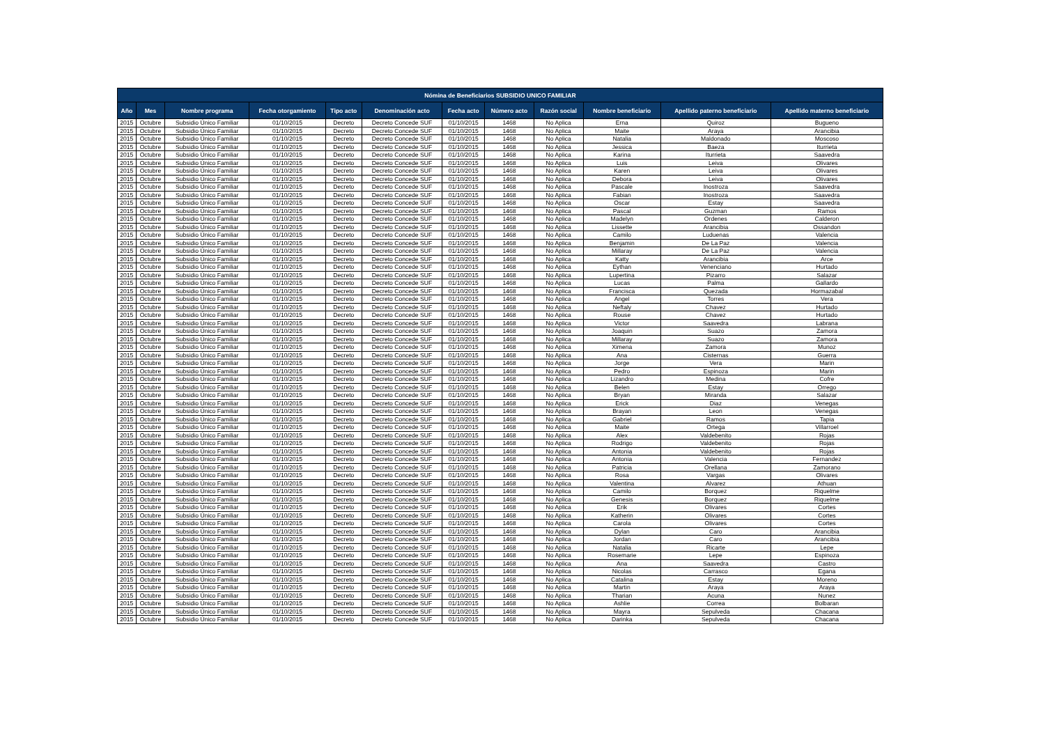| Nómina de Beneficiarios SUBSIDIO UNICO FAMILIAR | | | | | | | | | | | |
| --- | --- | --- | --- | --- | --- | --- | --- | --- | --- | --- | --- |
| Año | Mes | Nombre programa | Fecha otorgamiento | Tipo acto | Denominación acto | Fecha acto | Número acto | Razón social | Nombre beneficiario | Apellido paterno beneficiario | Apellido materno beneficiario |
| 2015 | Octubre | Subsidio Único Familiar | 01/10/2015 | Decreto | Decreto Concede SUF | 01/10/2015 | 1468 | No Aplica | Erna | Quiroz | Bugueno |
| 2015 | Octubre | Subsidio Único Familiar | 01/10/2015 | Decreto | Decreto Concede SUF | 01/10/2015 | 1468 | No Aplica | Maite | Araya | Arancibia |
| 2015 | Octubre | Subsidio Único Familiar | 01/10/2015 | Decreto | Decreto Concede SUF | 01/10/2015 | 1468 | No Aplica | Natalia | Maldonado | Moscoso |
| 2015 | Octubre | Subsidio Único Familiar | 01/10/2015 | Decreto | Decreto Concede SUF | 01/10/2015 | 1468 | No Aplica | Jessica | Baeza | Iturrieta |
| 2015 | Octubre | Subsidio Único Familiar | 01/10/2015 | Decreto | Decreto Concede SUF | 01/10/2015 | 1468 | No Aplica | Karina | Iturrieta | Saavedra |
| 2015 | Octubre | Subsidio Único Familiar | 01/10/2015 | Decreto | Decreto Concede SUF | 01/10/2015 | 1468 | No Aplica | Luis | Leiva | Olivares |
| 2015 | Octubre | Subsidio Único Familiar | 01/10/2015 | Decreto | Decreto Concede SUF | 01/10/2015 | 1468 | No Aplica | Karen | Leiva | Olivares |
| 2015 | Octubre | Subsidio Único Familiar | 01/10/2015 | Decreto | Decreto Concede SUF | 01/10/2015 | 1468 | No Aplica | Debora | Leiva | Olivares |
| 2015 | Octubre | Subsidio Único Familiar | 01/10/2015 | Decreto | Decreto Concede SUF | 01/10/2015 | 1468 | No Aplica | Pascale | Inostroza | Saavedra |
| 2015 | Octubre | Subsidio Único Familiar | 01/10/2015 | Decreto | Decreto Concede SUF | 01/10/2015 | 1468 | No Aplica | Fabian | Inostroza | Saavedra |
| 2015 | Octubre | Subsidio Único Familiar | 01/10/2015 | Decreto | Decreto Concede SUF | 01/10/2015 | 1468 | No Aplica | Oscar | Estay | Saavedra |
| 2015 | Octubre | Subsidio Único Familiar | 01/10/2015 | Decreto | Decreto Concede SUF | 01/10/2015 | 1468 | No Aplica | Pascal | Guzman | Ramos |
| 2015 | Octubre | Subsidio Único Familiar | 01/10/2015 | Decreto | Decreto Concede SUF | 01/10/2015 | 1468 | No Aplica | Madelyn | Ordenes | Calderon |
| 2015 | Octubre | Subsidio Único Familiar | 01/10/2015 | Decreto | Decreto Concede SUF | 01/10/2015 | 1468 | No Aplica | Lissette | Arancibia | Ossandon |
| 2015 | Octubre | Subsidio Único Familiar | 01/10/2015 | Decreto | Decreto Concede SUF | 01/10/2015 | 1468 | No Aplica | Camilo | Luduenas | Valencia |
| 2015 | Octubre | Subsidio Único Familiar | 01/10/2015 | Decreto | Decreto Concede SUF | 01/10/2015 | 1468 | No Aplica | Benjamin | De La Paz | Valencia |
| 2015 | Octubre | Subsidio Único Familiar | 01/10/2015 | Decreto | Decreto Concede SUF | 01/10/2015 | 1468 | No Aplica | Millaray | De La Paz | Valencia |
| 2015 | Octubre | Subsidio Único Familiar | 01/10/2015 | Decreto | Decreto Concede SUF | 01/10/2015 | 1468 | No Aplica | Katty | Arancibia | Arce |
| 2015 | Octubre | Subsidio Único Familiar | 01/10/2015 | Decreto | Decreto Concede SUF | 01/10/2015 | 1468 | No Aplica | Eythan | Venenciano | Hurtado |
| 2015 | Octubre | Subsidio Único Familiar | 01/10/2015 | Decreto | Decreto Concede SUF | 01/10/2015 | 1468 | No Aplica | Lupertina | Pizarro | Salazar |
| 2015 | Octubre | Subsidio Único Familiar | 01/10/2015 | Decreto | Decreto Concede SUF | 01/10/2015 | 1468 | No Aplica | Lucas | Palma | Gallardo |
| 2015 | Octubre | Subsidio Único Familiar | 01/10/2015 | Decreto | Decreto Concede SUF | 01/10/2015 | 1468 | No Aplica | Francisca | Quezada | Hormazabal |
| 2015 | Octubre | Subsidio Único Familiar | 01/10/2015 | Decreto | Decreto Concede SUF | 01/10/2015 | 1468 | No Aplica | Angel | Torres | Vera |
| 2015 | Octubre | Subsidio Único Familiar | 01/10/2015 | Decreto | Decreto Concede SUF | 01/10/2015 | 1468 | No Aplica | Neftaly | Chavez | Hurtado |
| 2015 | Octubre | Subsidio Único Familiar | 01/10/2015 | Decreto | Decreto Concede SUF | 01/10/2015 | 1468 | No Aplica | Rouse | Chavez | Hurtado |
| 2015 | Octubre | Subsidio Único Familiar | 01/10/2015 | Decreto | Decreto Concede SUF | 01/10/2015 | 1468 | No Aplica | Victor | Saavedra | Labrana |
| 2015 | Octubre | Subsidio Único Familiar | 01/10/2015 | Decreto | Decreto Concede SUF | 01/10/2015 | 1468 | No Aplica | Joaquin | Suazo | Zamora |
| 2015 | Octubre | Subsidio Único Familiar | 01/10/2015 | Decreto | Decreto Concede SUF | 01/10/2015 | 1468 | No Aplica | Millaray | Suazo | Zamora |
| 2015 | Octubre | Subsidio Único Familiar | 01/10/2015 | Decreto | Decreto Concede SUF | 01/10/2015 | 1468 | No Aplica | Ximena | Zamora | Munoz |
| 2015 | Octubre | Subsidio Único Familiar | 01/10/2015 | Decreto | Decreto Concede SUF | 01/10/2015 | 1468 | No Aplica | Ana | Cisternas | Guerra |
| 2015 | Octubre | Subsidio Único Familiar | 01/10/2015 | Decreto | Decreto Concede SUF | 01/10/2015 | 1468 | No Aplica | Jorge | Vera | Marin |
| 2015 | Octubre | Subsidio Único Familiar | 01/10/2015 | Decreto | Decreto Concede SUF | 01/10/2015 | 1468 | No Aplica | Pedro | Espinoza | Marin |
| 2015 | Octubre | Subsidio Único Familiar | 01/10/2015 | Decreto | Decreto Concede SUF | 01/10/2015 | 1468 | No Aplica | Lizandro | Medina | Cofre |
| 2015 | Octubre | Subsidio Único Familiar | 01/10/2015 | Decreto | Decreto Concede SUF | 01/10/2015 | 1468 | No Aplica | Belen | Estay | Orrego |
| 2015 | Octubre | Subsidio Único Familiar | 01/10/2015 | Decreto | Decreto Concede SUF | 01/10/2015 | 1468 | No Aplica | Bryan | Miranda | Salazar |
| 2015 | Octubre | Subsidio Único Familiar | 01/10/2015 | Decreto | Decreto Concede SUF | 01/10/2015 | 1468 | No Aplica | Erick | Diaz | Venegas |
| 2015 | Octubre | Subsidio Único Familiar | 01/10/2015 | Decreto | Decreto Concede SUF | 01/10/2015 | 1468 | No Aplica | Brayan | Leon | Venegas |
| 2015 | Octubre | Subsidio Único Familiar | 01/10/2015 | Decreto | Decreto Concede SUF | 01/10/2015 | 1468 | No Aplica | Gabriel | Ramos | Tapia |
| 2015 | Octubre | Subsidio Único Familiar | 01/10/2015 | Decreto | Decreto Concede SUF | 01/10/2015 | 1468 | No Aplica | Maite | Ortega | Villarroel |
| 2015 | Octubre | Subsidio Único Familiar | 01/10/2015 | Decreto | Decreto Concede SUF | 01/10/2015 | 1468 | No Aplica | Alex | Valdebenito | Rojas |
| 2015 | Octubre | Subsidio Único Familiar | 01/10/2015 | Decreto | Decreto Concede SUF | 01/10/2015 | 1468 | No Aplica | Rodrigo | Valdebenito | Rojas |
| 2015 | Octubre | Subsidio Único Familiar | 01/10/2015 | Decreto | Decreto Concede SUF | 01/10/2015 | 1468 | No Aplica | Antonia | Valdebenito | Rojas |
| 2015 | Octubre | Subsidio Único Familiar | 01/10/2015 | Decreto | Decreto Concede SUF | 01/10/2015 | 1468 | No Aplica | Antonia | Valencia | Fernandez |
| 2015 | Octubre | Subsidio Único Familiar | 01/10/2015 | Decreto | Decreto Concede SUF | 01/10/2015 | 1468 | No Aplica | Patricia | Orellana | Zamorano |
| 2015 | Octubre | Subsidio Único Familiar | 01/10/2015 | Decreto | Decreto Concede SUF | 01/10/2015 | 1468 | No Aplica | Rosa | Vargas | Olivares |
| 2015 | Octubre | Subsidio Único Familiar | 01/10/2015 | Decreto | Decreto Concede SUF | 01/10/2015 | 1468 | No Aplica | Valentina | Alvarez | Athuan |
| 2015 | Octubre | Subsidio Único Familiar | 01/10/2015 | Decreto | Decreto Concede SUF | 01/10/2015 | 1468 | No Aplica | Camilo | Borquez | Riquelme |
| 2015 | Octubre | Subsidio Único Familiar | 01/10/2015 | Decreto | Decreto Concede SUF | 01/10/2015 | 1468 | No Aplica | Genesis | Borquez | Riquelme |
| 2015 | Octubre | Subsidio Único Familiar | 01/10/2015 | Decreto | Decreto Concede SUF | 01/10/2015 | 1468 | No Aplica | Erik | Olivares | Cortes |
| 2015 | Octubre | Subsidio Único Familiar | 01/10/2015 | Decreto | Decreto Concede SUF | 01/10/2015 | 1468 | No Aplica | Katherin | Olivares | Cortes |
| 2015 | Octubre | Subsidio Único Familiar | 01/10/2015 | Decreto | Decreto Concede SUF | 01/10/2015 | 1468 | No Aplica | Carola | Olivares | Cortes |
| 2015 | Octubre | Subsidio Único Familiar | 01/10/2015 | Decreto | Decreto Concede SUF | 01/10/2015 | 1468 | No Aplica | Dylan | Caro | Arancibia |
| 2015 | Octubre | Subsidio Único Familiar | 01/10/2015 | Decreto | Decreto Concede SUF | 01/10/2015 | 1468 | No Aplica | Jordan | Caro | Arancibia |
| 2015 | Octubre | Subsidio Único Familiar | 01/10/2015 | Decreto | Decreto Concede SUF | 01/10/2015 | 1468 | No Aplica | Natalia | Ricarte | Lepe |
| 2015 | Octubre | Subsidio Único Familiar | 01/10/2015 | Decreto | Decreto Concede SUF | 01/10/2015 | 1468 | No Aplica | Rosemarie | Lepe | Espinoza |
| 2015 | Octubre | Subsidio Único Familiar | 01/10/2015 | Decreto | Decreto Concede SUF | 01/10/2015 | 1468 | No Aplica | Ana | Saavedra | Castro |
| 2015 | Octubre | Subsidio Único Familiar | 01/10/2015 | Decreto | Decreto Concede SUF | 01/10/2015 | 1468 | No Aplica | Nicolas | Carrasco | Egana |
| 2015 | Octubre | Subsidio Único Familiar | 01/10/2015 | Decreto | Decreto Concede SUF | 01/10/2015 | 1468 | No Aplica | Catalina | Estay | Moreno |
| 2015 | Octubre | Subsidio Único Familiar | 01/10/2015 | Decreto | Decreto Concede SUF | 01/10/2015 | 1468 | No Aplica | Martin | Araya | Araya |
| 2015 | Octubre | Subsidio Único Familiar | 01/10/2015 | Decreto | Decreto Concede SUF | 01/10/2015 | 1468 | No Aplica | Tharian | Acuna | Nunez |
| 2015 | Octubre | Subsidio Único Familiar | 01/10/2015 | Decreto | Decreto Concede SUF | 01/10/2015 | 1468 | No Aplica | Ashlie | Correa | Bolbaran |
| 2015 | Octubre | Subsidio Único Familiar | 01/10/2015 | Decreto | Decreto Concede SUF | 01/10/2015 | 1468 | No Aplica | Mayra | Sepulveda | Chacana |
| 2015 | Octubre | Subsidio Único Familiar | 01/10/2015 | Decreto | Decreto Concede SUF | 01/10/2015 | 1468 | No Aplica | Darinka | Sepulveda | Chacana |